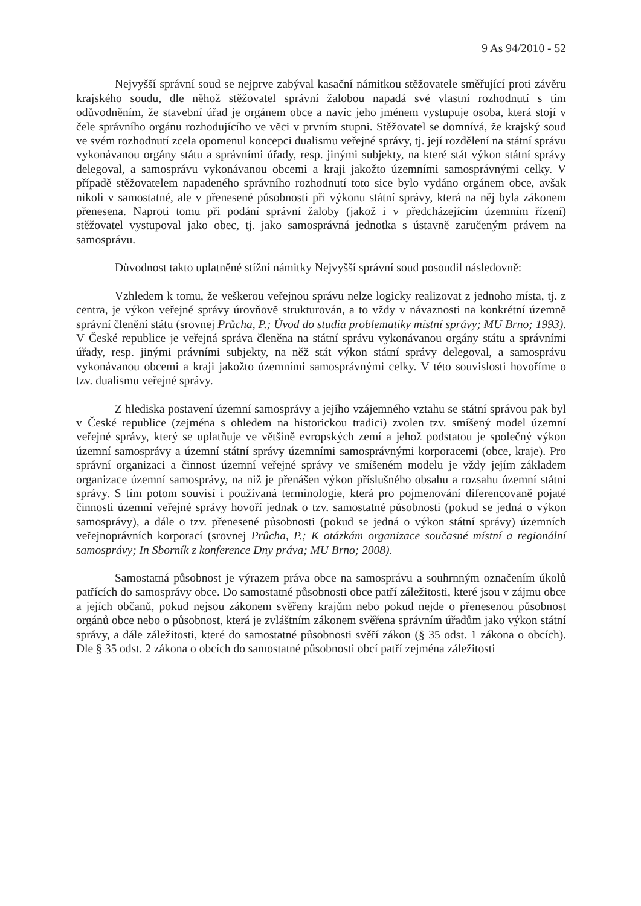9 As 94/2010 - 52
Nejvyšší správní soud se nejprve zabýval kasační námitkou stěžovatele směřující proti závěru krajského soudu, dle něhož stěžovatel správní žalobou napadá své vlastní rozhodnutí s tím odůvodněním, že stavební úřad je orgánem obce a navíc jeho jménem vystupuje osoba, která stojí v čele správního orgánu rozhodujícího ve věci v prvním stupni. Stěžovatel se domnívá, že krajský soud ve svém rozhodnutí zcela opomenul koncepci dualismu veřejné správy, tj. její rozdělení na státní správu vykonávanou orgány státu a správními úřady, resp. jinými subjekty, na které stát výkon státní správy delegoval, a samosprávu vykonávanou obcemi a kraji jakožto územními samosprávnými celky. V případě stěžovatelem napadeného správního rozhodnutí toto sice bylo vydáno orgánem obce, avšak nikoli v samostatné, ale v přenesené působnosti při výkonu státní správy, která na něj byla zákonem přenesena. Naproti tomu při podání správní žaloby (jakož i v předcházejícím územním řízení) stěžovatel vystupoval jako obec, tj. jako samosprávná jednotka s ústavně zaručeným právem na samosprávu.
Důvodnost takto uplatněné stížní námitky Nejvyšší správní soud posoudil následovně:
Vzhledem k tomu, že veškerou veřejnou správu nelze logicky realizovat z jednoho místa, tj. z centra, je výkon veřejné správy úrovňově strukturován, a to vždy v návaznosti na konkrétní územně správní členění státu (srovnej Průcha, P.; Úvod do studia problematiky místní správy; MU Brno; 1993). V České republice je veřejná správa členěna na státní správu vykonávanou orgány státu a správními úřady, resp. jinými právními subjekty, na něž stát výkon státní správy delegoval, a samosprávu vykonávanou obcemi a kraji jakožto územními samosprávnými celky. V této souvislosti hovoříme o tzv. dualismu veřejné správy.
Z hlediska postavení územní samosprávy a jejího vzájemného vztahu se státní správou pak byl v České republice (zejména s ohledem na historickou tradici) zvolen tzv. smíšený model územní veřejné správy, který se uplatňuje ve většině evropských zemí a jehož podstatou je společný výkon územní samosprávy a územní státní správy územními samosprávnými korporacemi (obce, kraje). Pro správní organizaci a činnost územní veřejné správy ve smíšeném modelu je vždy jejím základem organizace územní samosprávy, na niž je přenášen výkon příslušného obsahu a rozsahu územní státní správy. S tím potom souvisí i používaná terminologie, která pro pojmenování diferencovaně pojaté činnosti územní veřejné správy hovoří jednak o tzv. samostatné působnosti (pokud se jedná o výkon samosprávy), a dále o tzv. přenesené působnosti (pokud se jedná o výkon státní správy) územních veřejnoprávních korporací (srovnej Průcha, P.; K otázkám organizace současné místní a regionální samosprávy; In Sborník z konference Dny práva; MU Brno; 2008).
Samostatná působnost je výrazem práva obce na samosprávu a souhrnným označením úkolů patřících do samosprávy obce. Do samostatné působnosti obce patří záležitosti, které jsou v zájmu obce a jejích občanů, pokud nejsou zákonem svěřeny krajům nebo pokud nejde o přenesenou působnost orgánů obce nebo o působnost, která je zvláštním zákonem svěřena správním úřadům jako výkon státní správy, a dále záležitosti, které do samostatné působnosti svěří zákon (§ 35 odst. 1 zákona o obcích). Dle § 35 odst. 2 zákona o obcích do samostatné působnosti obcí patří zejména záležitosti